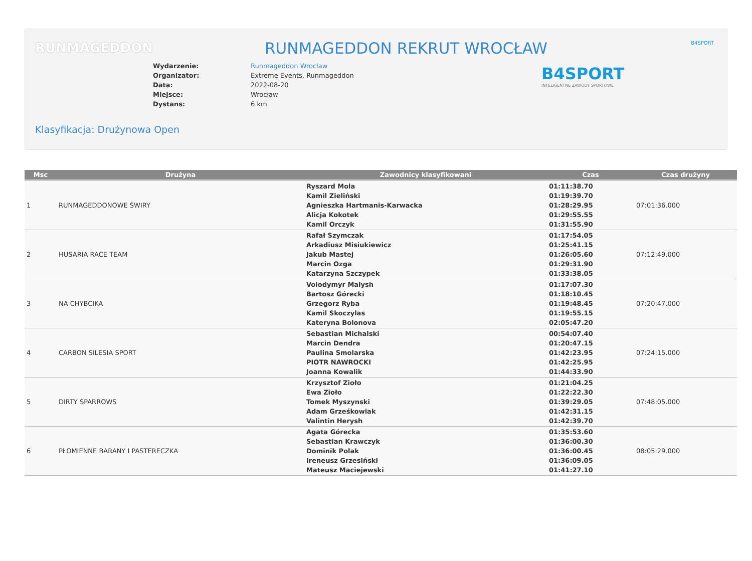RUNMAGEDDON B4SPORT
RUNMAGEDDON REKRUT WROCŁAW
Wydarzenie: Runmageddon Wrocław
Organizator: Extreme Events, Runmageddon
Data: 2022-08-20
Miejsce: Wrocław
Dystans: 6 km
B4SPORT
INTELIGENTNE ZAWODY SPORTOWE
Klasyfikacja: Drużynowa Open
| Msc | Drużyna | Zawodnicy klasyfikowani | Czas | Czas drużyny |
| --- | --- | --- | --- | --- |
| 1 | RUNMAGEDDONOWE ŚWIRY | Ryszard Mola Kamil Zieliński Agnieszka Hartmanis-Karwacka Alicja Kokotek Kamil Orczyk | 01:11:38.70 01:19:39.70 01:28:29.95 01:29:55.55 01:31:55.90 | 07:01:36.000 |
| 2 | HUSARIA RACE TEAM | Rafał Szymczak Arkadiusz Misiukiewicz Jakub Mastej Marcin Ozga Katarzyna Szczypek | 01:17:54.05 01:25:41.15 01:26:05.60 01:29:31.90 01:33:38.05 | 07:12:49.000 |
| 3 | NA CHYBCIKA | Volodymyr Malysh Bartosz Górecki Grzegorz Ryba Kamil Skoczylas Kateryna Bolonova | 01:17:07.30 01:18:10.45 01:19:48.45 01:19:55.15 02:05:47.20 | 07:20:47.000 |
| 4 | CARBON SILESIA SPORT | Sebastian Michalski Marcin Dendra Paulina Smolarska PIOTR NAWROCKI Joanna Kowalik | 00:54:07.40 01:20:47.15 01:42:23.95 01:42:25.95 01:44:33.90 | 07:24:15.000 |
| 5 | DIRTY SPARROWS | Krzysztof Zioło Ewa Zioło Tomek Myszynski Adam Grześkowiak Valintin Herysh | 01:21:04.25 01:22:22.30 01:39:29.05 01:42:31.15 01:42:39.70 | 07:48:05.000 |
| 6 | PŁOMIENNE BARANY I PASTERECZKA | Agata Górecka Sebastian Krawczyk Dominik Polak Ireneusz Grzesiński Mateusz Maciejewski | 01:35:53.60 01:36:00.30 01:36:00.45 01:36:09.05 01:41:27.10 | 08:05:29.000 |